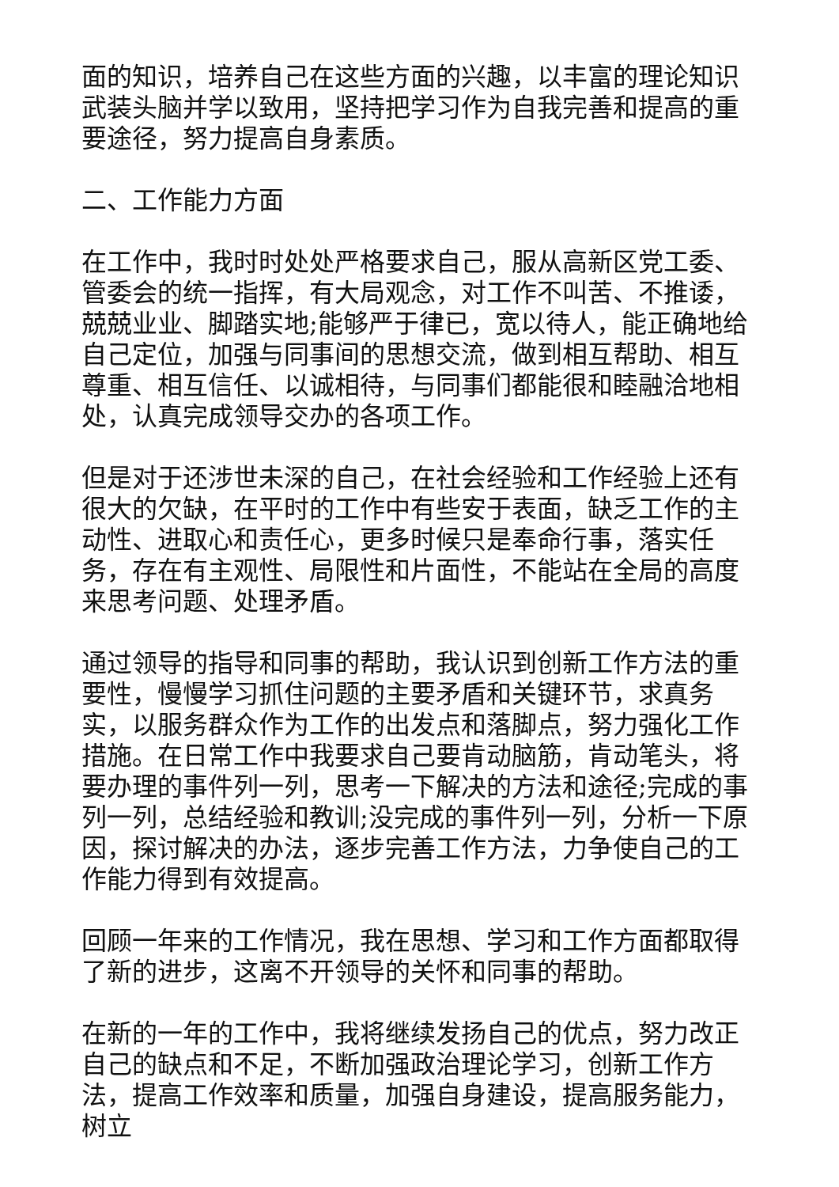面的知识，培养自己在这些方面的兴趣，以丰富的理论知识武装头脑并学以致用，坚持把学习作为自我完善和提高的重要途径，努力提高自身素质。
二、工作能力方面
在工作中，我时时处处严格要求自己，服从高新区党工委、管委会的统一指挥，有大局观念，对工作不叫苦、不推诿，兢兢业业、脚踏实地;能够严于律已，宽以待人，能正确地给自己定位，加强与同事间的思想交流，做到相互帮助、相互尊重、相互信任、以诚相待，与同事们都能很和睦融洽地相处，认真完成领导交办的各项工作。
但是对于还涉世未深的自己，在社会经验和工作经验上还有很大的欠缺，在平时的工作中有些安于表面，缺乏工作的主动性、进取心和责任心，更多时候只是奉命行事，落实任务，存在有主观性、局限性和片面性，不能站在全局的高度来思考问题、处理矛盾。
通过领导的指导和同事的帮助，我认识到创新工作方法的重要性，慢慢学习抓住问题的主要矛盾和关键环节，求真务实，以服务群众作为工作的出发点和落脚点，努力强化工作措施。在日常工作中我要求自己要肯动脑筋，肯动笔头，将要办理的事件列一列，思考一下解决的方法和途径;完成的事列一列，总结经验和教训;没完成的事件列一列，分析一下原因，探讨解决的办法，逐步完善工作方法，力争使自己的工作能力得到有效提高。
回顾一年来的工作情况，我在思想、学习和工作方面都取得了新的进步，这离不开领导的关怀和同事的帮助。
在新的一年的工作中，我将继续发扬自己的优点，努力改正自己的缺点和不足，不断加强政治理论学习，创新工作方法，提高工作效率和质量，加强自身建设，提高服务能力，树立